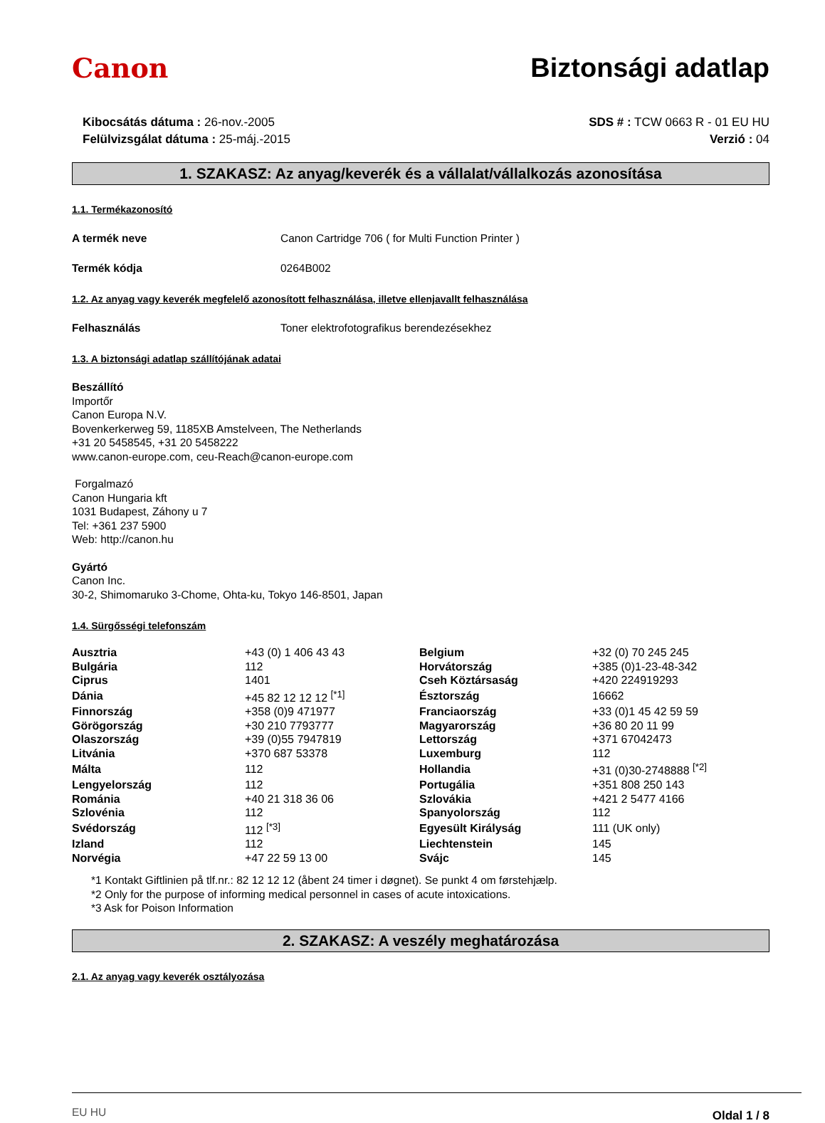Canon Biztonsági adatlap
Kibocsátás dátuma : 26-nov.-2005
Felülvizsgálat dátuma : 25-máj.-2015
SDS # : TCW 0663 R - 01 EU HU
Verzió : 04
1. SZAKASZ: Az anyag/keverék és a vállalat/vállalkozás azonosítása
1.1. Termékazonosító
A termék neve Canon Cartridge 706 ( for Multi Function Printer )
Termék kódja 0264B002
1.2. Az anyag vagy keverék megfelelő azonosított felhasználása, illetve ellenjavallt felhasználása
Felhasználás Toner elektrofotografikus berendezésekhez
1.3. A biztonsági adatlap szállítójának adatai
Beszállító
Importőr
Canon Europa N.V.
Bovenkerkerweg 59, 1185XB Amstelveen, The Netherlands
+31 20 5458545, +31 20 5458222
www.canon-europe.com, ceu-Reach@canon-europe.com
Forgalmazó
Canon Hungaria kft
1031 Budapest, Záhony u 7
Tel: +361 237 5900
Web: http://canon.hu
Gyártó
Canon Inc.
30-2, Shimomaruko 3-Chome, Ohta-ku, Tokyo 146-8501, Japan
1.4. Sürgősségi telefonszám
| Ausztria | +43 (0) 1 406 43 43 | Belgium | +32 (0) 70 245 245 |
| Bulgária | 112 | Horvátország | +385 (0)1-23-48-342 |
| Ciprus | 1401 | Cseh Köztársaság | +420 224919293 |
| Dánia | +45 82 12 12 12 <sup>[*1]</sup> | Észtország | 16662 |
| Finnország | +358 (0)9 471977 | Franciaország | +33 (0)1 45 42 59 59 |
| Görögország | +30 210 7793777 | Magyarország | +36 80 20 11 99 |
| Olaszország | +39 (0)55 7947819 | Lettország | +371 67042473 |
| Litvánia | +370 687 53378 | Luxemburg | 112 |
| Málta | 112 | Hollandia | +31 (0)30-2748888 <sup>[*2]</sup> |
| Lengyelország | 112 | Portugália | +351 808 250 143 |
| Románia | +40 21 318 36 06 | Szlovákia | +421 2 5477 4166 |
| Szlovénia | 112 | Spanyolország | 112 |
| Svédország | 112 <sup>[*3]</sup> | Egyesült Királyság | 111 (UK only) |
| Izland | 112 | Liechtenstein | 145 |
| Norvégia | +47 22 59 13 00 | Svájc | 145 |
*1 Kontakt Giftlinien på tlf.nr.: 82 12 12 12 (åbent 24 timer i døgnet). Se punkt 4 om førstehjælp.
*2 Only for the purpose of informing medical personnel in cases of acute intoxications.
*3 Ask for Poison Information
2. SZAKASZ: A veszély meghatározása
2.1. Az anyag vagy keverék osztályozása
EU HU Oldal 1 / 8